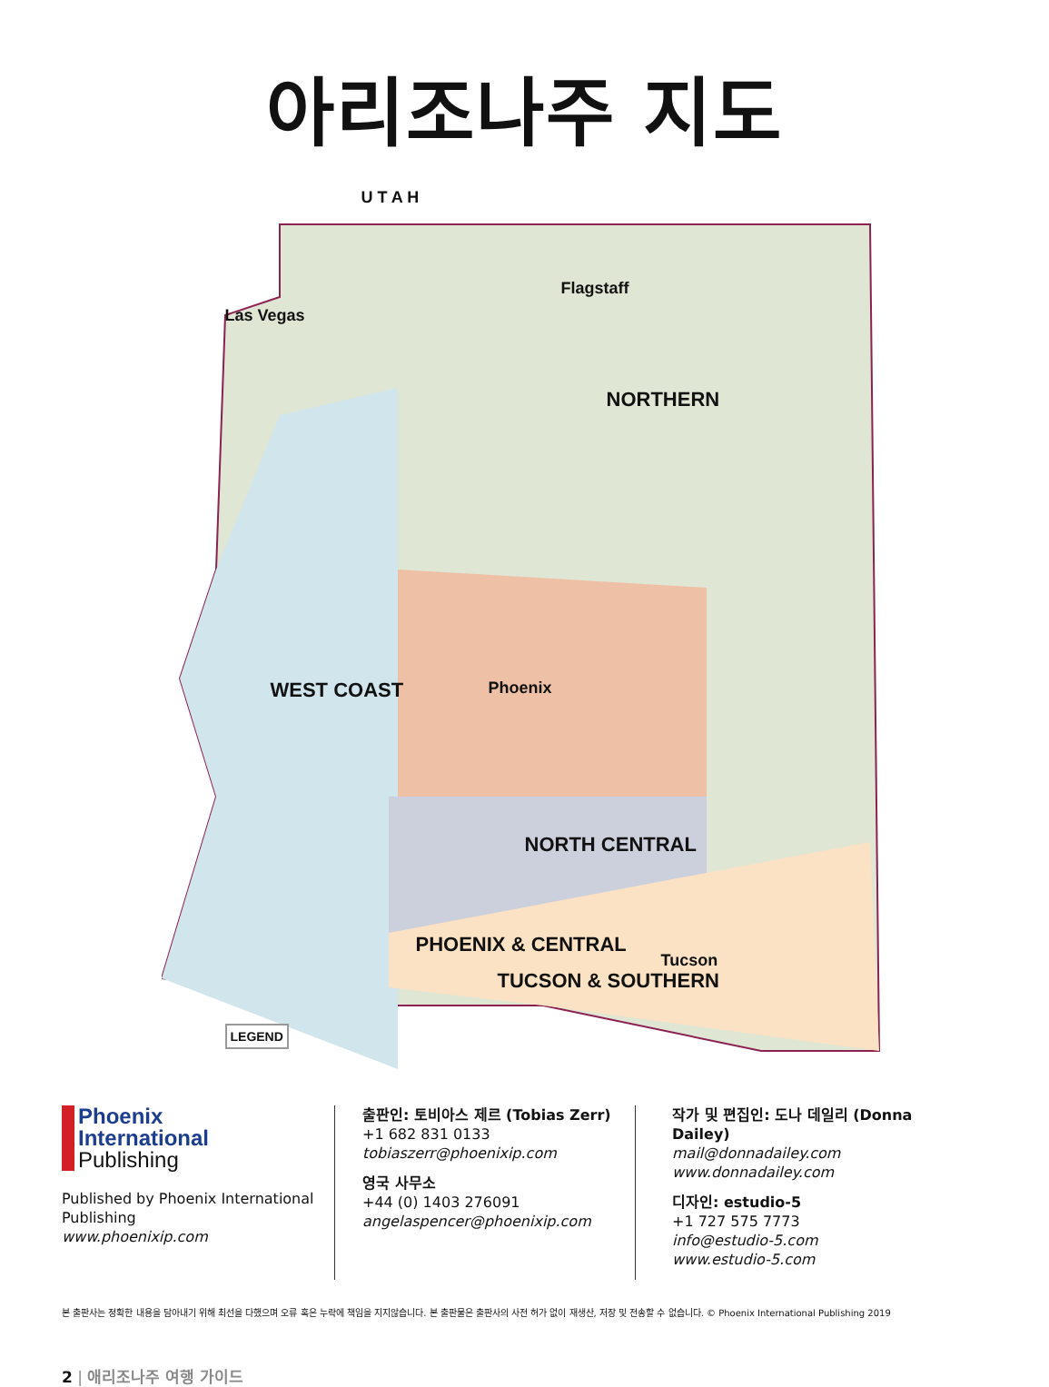아리조나주 지도
U T A H
NORTHERN
WEST COAST
NORTH CENTRAL
PHOENIX & CENTRAL
Las Vegas
Flagstaff
Phoenix
Tucson
TUCSON & SOUTHERN
LEGEND
Phoenix
International
Publishing
Published by Phoenix International Publishing
www.phoenixip.com
출판인: 토비아스 제르 (Tobias Zerr)
+1 682 831 0133
tobiaszerr@phoenixip.com
영국 사무소
+44 (0) 1403 276091
angelaspencer@phoenixip.com
작가 및 편집인: 도나 데일리 (Donna Dailey)
mail@donnadailey.com
www.donnadailey.com
디자인: estudio-5
+1 727 575 7773
info@estudio-5.com
www.estudio-5.com
본 출판사는 정확한 내용을 담아내기 위해 최선을 다했으며 오류 혹은 누락에 책임을 지지않습니다. 본 출판물은 출판사의 사전 허가 없이 재생산, 저장 및 전송할 수 없습니다. © Phoenix International Publishing 2019
2 | 애리조나주 여행 가이드